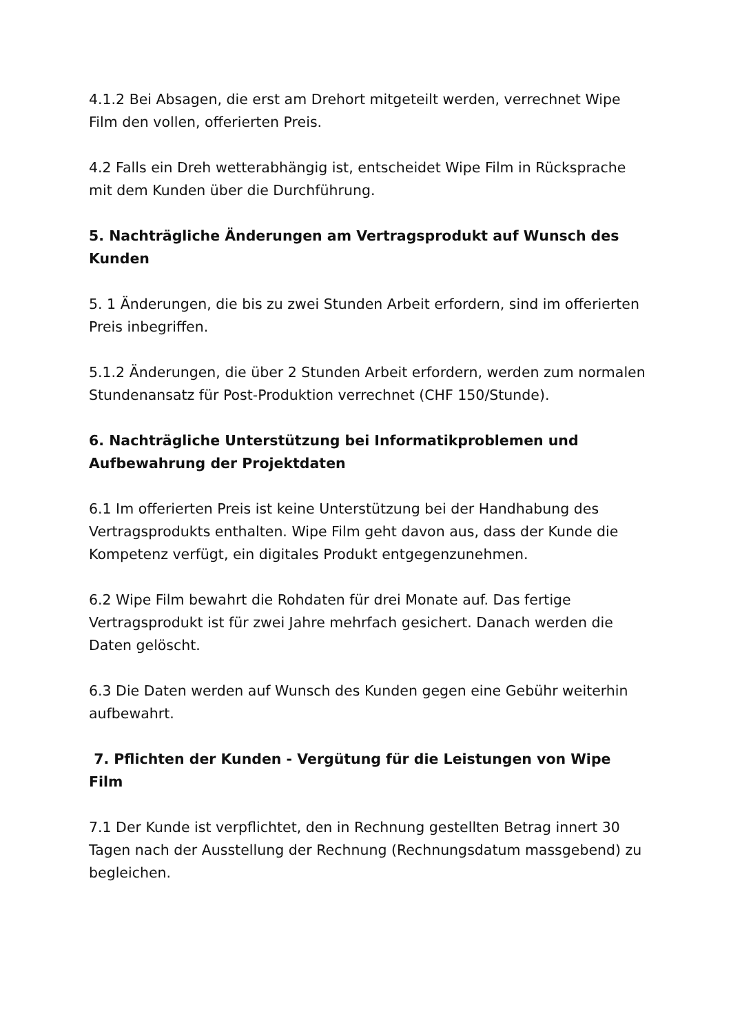4.1.2 Bei Absagen, die erst am Drehort mitgeteilt werden, verrechnet Wipe Film den vollen, offerierten Preis.
4.2 Falls ein Dreh wetterabhängig ist, entscheidet Wipe Film in Rücksprache mit dem Kunden über die Durchführung.
5. Nachträgliche Änderungen am Vertragsprodukt auf Wunsch des Kunden
5. 1 Änderungen, die bis zu zwei Stunden Arbeit erfordern, sind im offerierten Preis inbegriffen.
5.1.2 Änderungen, die über 2 Stunden Arbeit erfordern, werden zum normalen Stundenansatz für Post-Produktion verrechnet (CHF 150/Stunde).
6. Nachträgliche Unterstützung bei Informatikproblemen und Aufbewahrung der Projektdaten
6.1 Im offerierten Preis ist keine Unterstützung bei der Handhabung des Vertragsprodukts enthalten. Wipe Film geht davon aus, dass der Kunde die Kompetenz verfügt, ein digitales Produkt entgegenzunehmen.
6.2 Wipe Film bewahrt die Rohdaten für drei Monate auf. Das fertige Vertragsprodukt ist für zwei Jahre mehrfach gesichert. Danach werden die Daten gelöscht.
6.3 Die Daten werden auf Wunsch des Kunden gegen eine Gebühr weiterhin aufbewahrt.
7. Pflichten der Kunden - Vergütung für die Leistungen von Wipe Film
7.1 Der Kunde ist verpflichtet, den in Rechnung gestellten Betrag innert 30 Tagen nach der Ausstellung der Rechnung (Rechnungsdatum massgebend) zu begleichen.